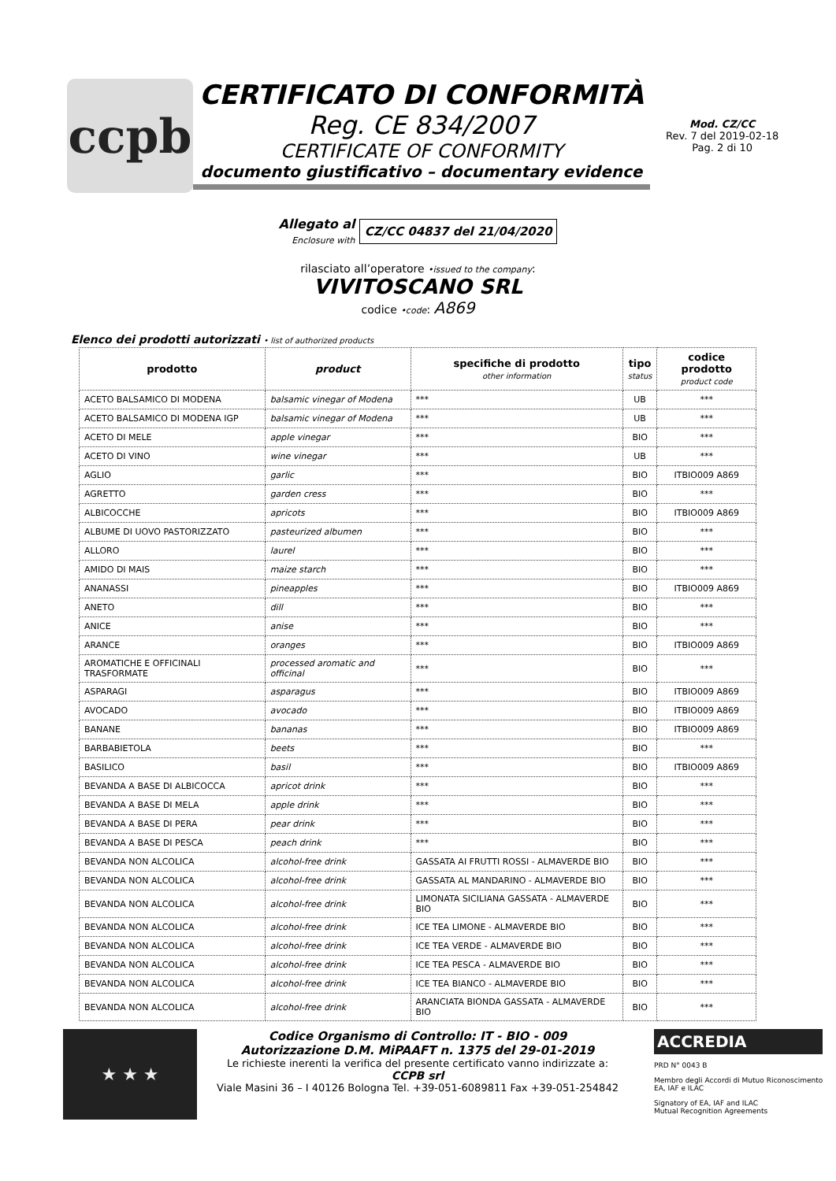ccpb
CERTIFICATO DI CONFORMITÀ
Reg. CE 834/2007
CERTIFICATE OF CONFORMITY
documento giustificativo – documentary evidence
Mod. CZ/CC
Rev. 7 del 2019-02-18
Pag. 2 di 10
Allegato al
Enclosure with CZ/CC 04837 del 21/04/2020
rilasciato all’operatore •issued to the company:
VIVITOSCANO SRL
codice •code: A869
Elenco dei prodotti autorizzati • list of authorized products
| prodotto | product | specifiche di prodotto other information | tipo status | codice prodotto product code |
| --- | --- | --- | --- | --- |
| ACETO BALSAMICO DI MODENA | balsamic vinegar of Modena | *** | UB | *** |
| ACETO BALSAMICO DI MODENA IGP | balsamic vinegar of Modena | *** | UB | *** |
| ACETO DI MELE | apple vinegar | *** | BIO | *** |
| ACETO DI VINO | wine vinegar | *** | UB | *** |
| AGLIO | garlic | *** | BIO | ITBIO009 A869 |
| AGRETTO | garden cress | *** | BIO | *** |
| ALBICOCCHE | apricots | *** | BIO | ITBIO009 A869 |
| ALBUME DI UOVO PASTORIZZATO | pasteurized albumen | *** | BIO | *** |
| ALLORO | laurel | *** | BIO | *** |
| AMIDO DI MAIS | maize starch | *** | BIO | *** |
| ANANASSI | pineapples | *** | BIO | ITBIO009 A869 |
| ANETO | dill | *** | BIO | *** |
| ANICE | anise | *** | BIO | *** |
| ARANCE | oranges | *** | BIO | ITBIO009 A869 |
| AROMATICHE E OFFICINALI TRASFORMATE | processed aromatic and officinal | *** | BIO | *** |
| ASPARAGI | asparagus | *** | BIO | ITBIO009 A869 |
| AVOCADO | avocado | *** | BIO | ITBIO009 A869 |
| BANANE | bananas | *** | BIO | ITBIO009 A869 |
| BARBABIETOLA | beets | *** | BIO | *** |
| BASILICO | basil | *** | BIO | ITBIO009 A869 |
| BEVANDA A BASE DI ALBICOCCA | apricot drink | *** | BIO | *** |
| BEVANDA A BASE DI MELA | apple drink | *** | BIO | *** |
| BEVANDA A BASE DI PERA | pear drink | *** | BIO | *** |
| BEVANDA A BASE DI PESCA | peach drink | *** | BIO | *** |
| BEVANDA NON ALCOLICA | alcohol-free drink | GASSATA AI FRUTTI ROSSI - ALMAVERDE BIO | BIO | *** |
| BEVANDA NON ALCOLICA | alcohol-free drink | GASSATA AL MANDARINO - ALMAVERDE BIO | BIO | *** |
| BEVANDA NON ALCOLICA | alcohol-free drink | LIMONATA SICILIANA GASSATA - ALMAVERDE BIO | BIO | *** |
| BEVANDA NON ALCOLICA | alcohol-free drink | ICE TEA LIMONE - ALMAVERDE BIO | BIO | *** |
| BEVANDA NON ALCOLICA | alcohol-free drink | ICE TEA VERDE - ALMAVERDE BIO | BIO | *** |
| BEVANDA NON ALCOLICA | alcohol-free drink | ICE TEA PESCA - ALMAVERDE BIO | BIO | *** |
| BEVANDA NON ALCOLICA | alcohol-free drink | ICE TEA BIANCO - ALMAVERDE BIO | BIO | *** |
| BEVANDA NON ALCOLICA | alcohol-free drink | ARANCIATA BIONDA GASSATA - ALMAVERDE BIO | BIO | *** |
★ ★ ★
Codice Organismo di Controllo: IT - BIO - 009
Autorizzazione D.M. MiPAAFT n. 1375 del 29-01-2019
Le richieste inerenti la verifica del presente certificato vanno indirizzate a:
CCPB srl
Viale Masini 36 – I 40126 Bologna Tel. +39-051-6089811 Fax +39-051-254842
ACCREDIA
PRD N° 0043 B
Membro degli Accordi di Mutuo Riconoscimento
EA, IAF e ILAC
Signatory of EA, IAF and ILAC
Mutual Recognition Agreements